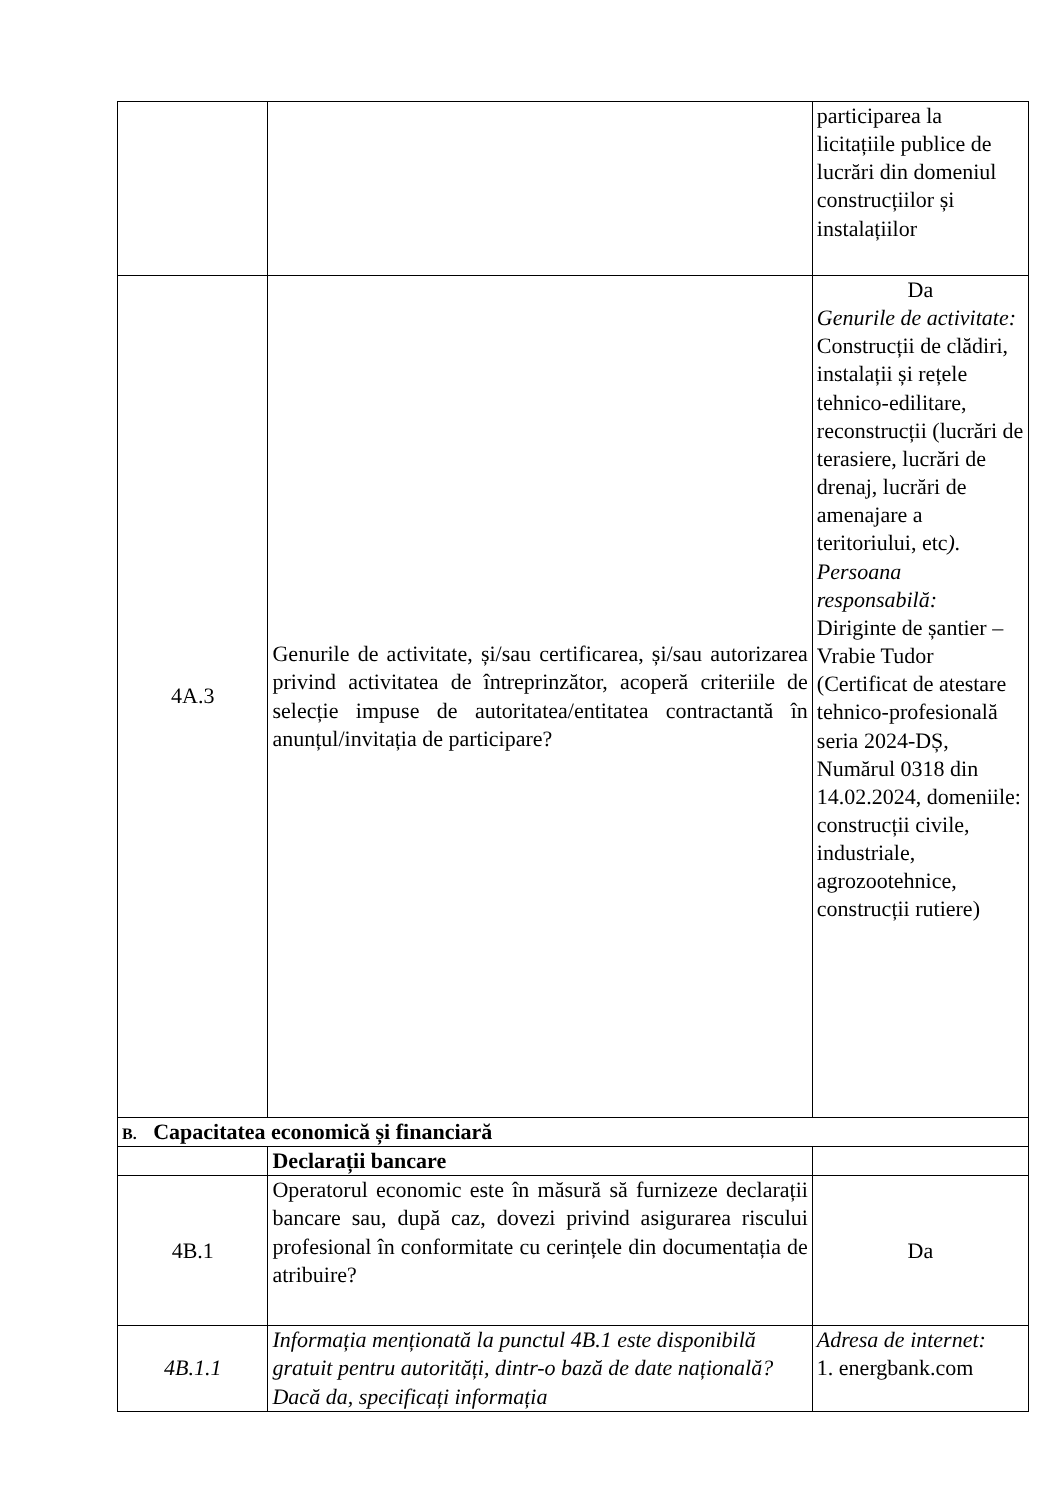| | | participarea la licitațiile publice de lucrări din domeniul construcțiilor și instalațiilor |
| 4A.3 | Genurile de activitate, și/sau certificarea, și/sau autorizarea privind activitatea de întreprinzător, acoperă criteriile de selecție impuse de autoritatea/entitatea contractantă în anunțul/invitația de participare? | Da Genurile de activitate: Construcții de clădiri, instalații și rețele tehnico-edilitare, reconstrucții (lucrări de terasiere, lucrări de drenaj, lucrări de amenajare a teritoriului, etc ). Persoana responsabilă: Diriginte de șantier – Vrabie Tudor (Certificat de atestare tehnico-profesională seria 2024-DȘ, Numărul 0318 din 14.02.2024, domeniile: construcții civile, industriale, agrozootehnice, construcții rutiere) |
| B. Capacitatea economică și financiară | | |
| | Declarații bancare | |
| 4B.1 | Operatorul economic este în măsură să furnizeze declarații bancare sau, după caz, dovezi privind asigurarea riscului profesional în conformitate cu cerințele din documentația de atribuire? | Da |
| 4B.1.1 | Informația menționată la punctul 4B.1 este disponibilă gratuit pentru autorități, dintr-o bază de date națională? Dacă da, specificați informația | Adresa de internet: 1. energbank.com |